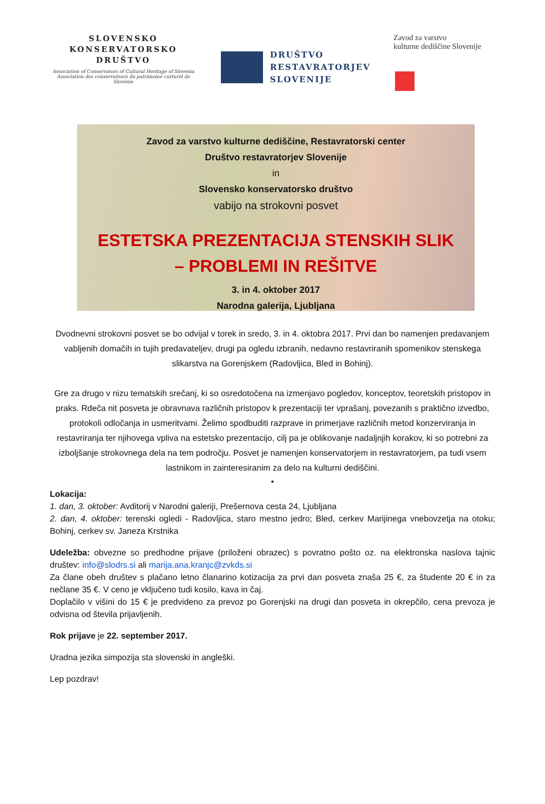SLOVENSKO
KONSERVATORSKO
DRUŠTVO
Association of Conservators of Cultural Heritage of Slovenia
Association des conservateurs du patrimoine curturel de Slovènie
DRUŠTVO
RESTAVRATORJEV
SLOVENIJE
Zavod za varstvo
kulturne dediščine Slovenije
Zavod za varstvo kulturne dediščine, Restavratorski center
Društvo restavratorjev Slovenije
in
Slovensko konservatorsko društvo
vabijo na strokovni posvet
ESTETSKA PREZENTACIJA STENSKIH SLIK
– PROBLEMI IN REŠITVE
3. in 4. oktober 2017
Narodna galerija, Ljubljana
Dvodnevni strokovni posvet se bo odvijal v torek in sredo, 3. in 4. oktobra 2017. Prvi dan bo namenjen predavanjem vabljenih domačih in tujih predavateljev, drugi pa ogledu izbranih, nedavno restavriranih spomenikov stenskega slikarstva na Gorenjskem (Radovljica, Bled in Bohinj).
Gre za drugo v nizu tematskih srečanj, ki so osredotočena na izmenjavo pogledov, konceptov, teoretskih pristopov in praks. Rdeča nit posveta je obravnava različnih pristopov k prezentaciji ter vprašanj, povezanih s praktično izvedbo, protokoli odločanja in usmeritvami. Želimo spodbuditi razprave in primerjave različnih metod konzerviranja in restavriranja ter njihovega vpliva na estetsko prezentacijo, cilj pa je oblikovanje nadaljnjih korakov, ki so potrebni za izboljšanje strokovnega dela na tem področju. Posvet je namenjen konservatorjem in restavratorjem, pa tudi vsem lastnikom in zainteresiranim za delo na kulturni dediščini.
•
Lokacija:
1. dan, 3. oktober: Avditorij v Narodni galeriji, Prešernova cesta 24, Ljubljana
2. dan, 4. oktober: terenski ogledi - Radovljica, staro mestno jedro; Bled, cerkev Marijinega vnebovzetja na otoku; Bohinj, cerkev sv. Janeza Krstnika
Udeležba: obvezne so predhodne prijave (priloženi obrazec) s povratno pošto oz. na elektronska naslova tajnic društev: info@slodrs.si ali marija.ana.kranjc@zvkds.si
Za člane obeh društev s plačano letno članarino kotizacija za prvi dan posveta znaša 25 €, za študente 20 € in za nečlane 35 €. V ceno je vključeno tudi kosilo, kava in čaj.
Doplačilo v višini do 15 € je predvideno za prevoz po Gorenjski na drugi dan posveta in okrepčilo, cena prevoza je odvisna od števila prijavljenih.
Rok prijave je 22. september 2017.
Uradna jezika simpozija sta slovenski in angleški.
Lep pozdrav!